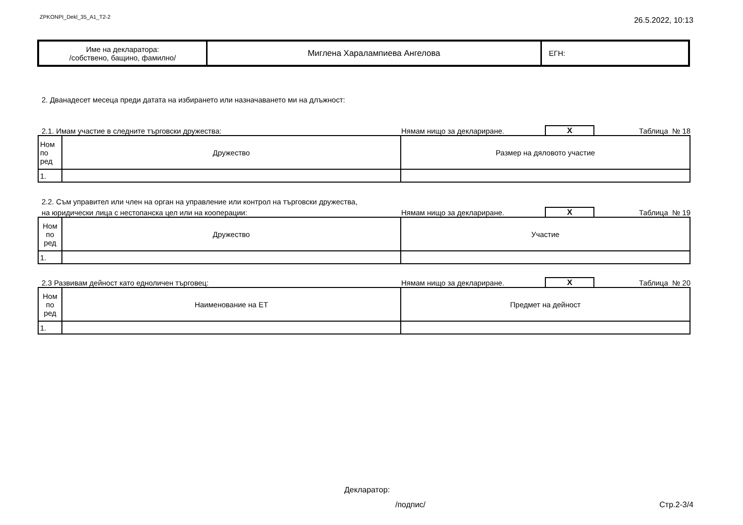ZPKONPI_Dekl_35_A1_T2-2 26.5.2022, 10:13
| Име на декларатора: /собствено, бащино, фамилно/ | Миглена Харалампиева Ангелова | ЕГН: |
2. Дванадесет месеца преди датата на избирането или назначаването ми на длъжност:
2.1. Имам участие в следните търговски дружества: Нямам нищо за деклариране. X Таблица № 18
| Ном по ред | Дружество | Размер на дяловото участие |
| 1. | | |
2.2. Съм управител или член на орган на управление или контрол на търговски дружества,
на юридически лица с нестопанска цел или на кооперации: Нямам нищо за деклариране. X Таблица № 19
| Ном по ред | Дружество | Участие |
| 1. | | |
2.3 Развивам дейност като едноличен търговец: Нямам нищо за деклариране. X Таблица № 20
| Ном по ред | Наименование на ЕТ | Предмет на дейност |
| 1. | | |
Декларатор:
/подпис/ Стр.2-3/4